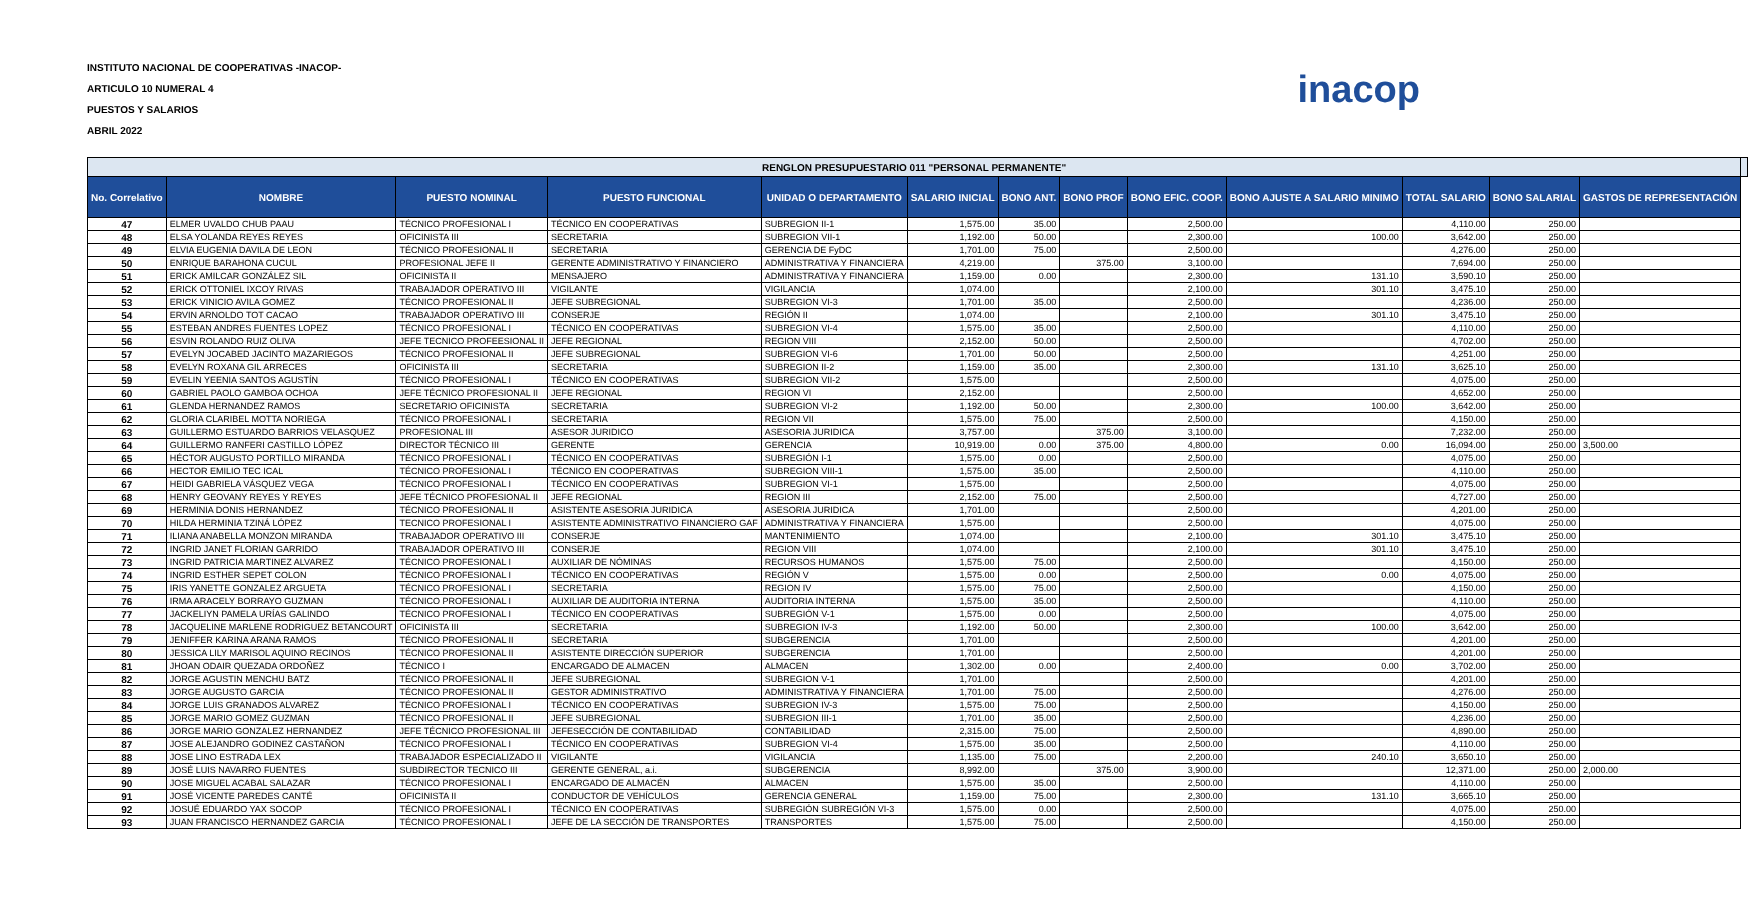INSTITUTO NACIONAL DE COOPERATIVAS -INACOP-
ARTICULO 10 NUMERAL 4
PUESTOS Y SALARIOS
ABRIL 2022
inacop
| RENGLON PRESUPUESTARIO 011 "PERSONAL PERMANENTE" | | | | | | | | | | | | | |
| --- | --- | --- | --- | --- | --- | --- | --- | --- | --- | --- | --- | --- | --- |
| No. Correlativo | NOMBRE | PUESTO NOMINAL | PUESTO FUNCIONAL | UNIDAD O DEPARTAMENTO | SALARIO INICIAL | BONO ANT. | BONO PROF | BONO EFIC. COOP. | BONO AJUSTE A SALARIO MINIMO | TOTAL SALARIO | BONO SALARIAL | GASTOS DE REPRESENTACIÓN | |
| 47 | ELMER UVALDO CHUB PAAU | TÉCNICO PROFESIONAL I | TÉCNICO EN COOPERATIVAS | SUBREGION II-1 | 1,575.00 | 35.00 | | 2,500.00 | | 4,110.00 | 250.00 | | |
| 48 | ELSA YOLANDA REYES REYES | OFICINISTA III | SECRETARIA | SUBREGION VII-1 | 1,192.00 | 50.00 | | 2,300.00 | 100.00 | 3,642.00 | 250.00 | | |
| 49 | ELVIA EUGENIA DAVILA DE LEON | TÉCNICO PROFESIONAL II | SECRETARIA | GERENCIA DE FyDC | 1,701.00 | 75.00 | | 2,500.00 | | 4,276.00 | 250.00 | | |
| 50 | ENRIQUE BARAHONA CUCUL | PROFESIONAL JEFE II | GERENTE ADMINISTRATIVO Y FINANCIERO | ADMINISTRATIVA Y FINANCIERA | 4,219.00 | | 375.00 | 3,100.00 | | 7,694.00 | 250.00 | | |
| 51 | ERICK AMILCAR GONZÁLEZ SIL | OFICINISTA II | MENSAJERO | ADMINISTRATIVA Y FINANCIERA | 1,159.00 | 0.00 | | 2,300.00 | 131.10 | 3,590.10 | 250.00 | | |
| 52 | ERICK OTTONIEL IXCOY RIVAS | TRABAJADOR OPERATIVO III | VIGILANTE | VIGILANCIA | 1,074.00 | | | 2,100.00 | 301.10 | 3,475.10 | 250.00 | | |
| 53 | ERICK VINICIO AVILA GOMEZ | TÉCNICO PROFESIONAL II | JEFE SUBREGIONAL | SUBREGION VI-3 | 1,701.00 | 35.00 | | 2,500.00 | | 4,236.00 | 250.00 | | |
| 54 | ERVIN ARNOLDO TOT CACAO | TRABAJADOR OPERATIVO III | CONSERJE | REGIÓN II | 1,074.00 | | | 2,100.00 | 301.10 | 3,475.10 | 250.00 | | |
| 55 | ESTEBAN ANDRES FUENTES LOPEZ | TÉCNICO PROFESIONAL I | TÉCNICO EN COOPERATIVAS | SUBREGION VI-4 | 1,575.00 | 35.00 | | 2,500.00 | | 4,110.00 | 250.00 | | |
| 56 | ESVIN ROLANDO RUIZ OLIVA | JEFE TECNICO PROFEESIONAL II | JEFE REGIONAL | REGION VIII | 2,152.00 | 50.00 | | 2,500.00 | | 4,702.00 | 250.00 | | |
| 57 | EVELYN JOCABED JACINTO MAZARIEGOS | TÉCNICO PROFESIONAL II | JEFE SUBREGIONAL | SUBREGION VI-6 | 1,701.00 | 50.00 | | 2,500.00 | | 4,251.00 | 250.00 | | |
| 58 | EVELYN ROXANA GIL ARRECES | OFICINISTA III | SECRETARIA | SUBREGION II-2 | 1,159.00 | 35.00 | | 2,300.00 | 131.10 | 3,625.10 | 250.00 | | |
| 59 | EVELIN YEENIA SANTOS AGUSTÍN | TÉCNICO PROFESIONAL I | TÉCNICO EN COOPERATIVAS | SUBREGION VII-2 | 1,575.00 | | | 2,500.00 | | 4,075.00 | 250.00 | | |
| 60 | GABRIEL PAOLO GAMBOA OCHOA | JEFE TÉCNICO PROFESIONAL II | JEFE REGIONAL | REGION VI | 2,152.00 | | | 2,500.00 | | 4,652.00 | 250.00 | | |
| 61 | GLENDA HERNANDEZ RAMOS | SECRETARIO OFICINISTA | SECRETARIA | SUBREGION VI-2 | 1,192.00 | 50.00 | | 2,300.00 | 100.00 | 3,642.00 | 250.00 | | |
| 62 | GLORIA CLARIBEL MOTTA NORIEGA | TÉCNICO PROFESIONAL I | SECRETARIA | REGION VII | 1,575.00 | 75.00 | | 2,500.00 | | 4,150.00 | 250.00 | | |
| 63 | GUILLERMO ESTUARDO BARRIOS VELASQUEZ | PROFESIONAL III | ASESOR JURIDICO | ASESORIA JURIDICA | 3,757.00 | | 375.00 | 3,100.00 | | 7,232.00 | 250.00 | | |
| 64 | GUILLERMO RANFERI CASTILLO LÓPEZ | DIRECTOR TÉCNICO III | GERENTE | GERENCIA | 10,919.00 | 0.00 | 375.00 | 4,800.00 | 0.00 | 16,094.00 | 250.00 | 3,500.00 | |
| 65 | HÉCTOR AUGUSTO PORTILLO MIRANDA | TÉCNICO PROFESIONAL I | TÉCNICO EN COOPERATIVAS | SUBREGIÓN I-1 | 1,575.00 | 0.00 | | 2,500.00 | | 4,075.00 | 250.00 | | |
| 66 | HECTOR EMILIO TEC ICAL | TÉCNICO PROFESIONAL I | TÉCNICO EN COOPERATIVAS | SUBREGION VIII-1 | 1,575.00 | 35.00 | | 2,500.00 | | 4,110.00 | 250.00 | | |
| 67 | HEIDI GABRIELA VÁSQUEZ VEGA | TÉCNICO PROFESIONAL I | TÉCNICO EN COOPERATIVAS | SUBREGION VI-1 | 1,575.00 | | | 2,500.00 | | 4,075.00 | 250.00 | | |
| 68 | HENRY GEOVANY REYES Y REYES | JEFE TÉCNICO PROFESIONAL II | JEFE REGIONAL | REGION III | 2,152.00 | 75.00 | | 2,500.00 | | 4,727.00 | 250.00 | | |
| 69 | HERMINIA DONIS HERNANDEZ | TÉCNICO PROFESIONAL II | ASISTENTE ASESORIA JURIDICA | ASESORIA JURIDICA | 1,701.00 | | | 2,500.00 | | 4,201.00 | 250.00 | | |
| 70 | HILDA HERMINIA TZINÁ LÓPEZ | TECNICO PROFESIONAL I | ASISTENTE ADMINISTRATIVO FINANCIERO GAF | ADMINISTRATIVA Y FINANCIERA | 1,575.00 | | | 2,500.00 | | 4,075.00 | 250.00 | | |
| 71 | ILIANA ANABELLA MONZON MIRANDA | TRABAJADOR OPERATIVO III | CONSERJE | MANTENIMIENTO | 1,074.00 | | | 2,100.00 | 301.10 | 3,475.10 | 250.00 | | |
| 72 | INGRID JANET FLORIAN GARRIDO | TRABAJADOR OPERATIVO III | CONSERJE | REGION VIII | 1,074.00 | | | 2,100.00 | 301.10 | 3,475.10 | 250.00 | | |
| 73 | INGRID PATRICIA MARTINEZ ALVAREZ | TÉCNICO PROFESIONAL I | AUXILIAR DE NÓMINAS | RECURSOS HUMANOS | 1,575.00 | 75.00 | | 2,500.00 | | 4,150.00 | 250.00 | | |
| 74 | INGRID ESTHER SEPET COLON | TÉCNICO PROFESIONAL I | TÉCNICO EN COOPERATIVAS | REGIÓN V | 1,575.00 | 0.00 | | 2,500.00 | 0.00 | 4,075.00 | 250.00 | | |
| 75 | IRIS YANETTE GONZALEZ ARGUETA | TÉCNICO PROFESIONAL I | SECRETARIA | REGION IV | 1,575.00 | 75.00 | | 2,500.00 | | 4,150.00 | 250.00 | | |
| 76 | IRMA ARACELY BORRAYO GUZMAN | TÉCNICO PROFESIONAL I | AUXILIAR DE AUDITORIA INTERNA | AUDITORIA INTERNA | 1,575.00 | 35.00 | | 2,500.00 | | 4,110.00 | 250.00 | | |
| 77 | JACKELIYN PAMELA URÍAS GALINDO | TÉCNICO PROFESIONAL I | TÉCNICO EN COOPERATIVAS | SUBREGIÓN V-1 | 1,575.00 | 0.00 | | 2,500.00 | | 4,075.00 | 250.00 | | |
| 78 | JACQUELINE MARLENE RODRIGUEZ BETANCOURT | OFICINISTA III | SECRETARIA | SUBREGION IV-3 | 1,192.00 | 50.00 | | 2,300.00 | 100.00 | 3,642.00 | 250.00 | | |
| 79 | JENIFFER KARINA ARANA RAMOS | TÉCNICO PROFESIONAL II | SECRETARIA | SUBGERENCIA | 1,701.00 | | | 2,500.00 | | 4,201.00 | 250.00 | | |
| 80 | JESSICA LILY MARISOL AQUINO RECINOS | TÉCNICO PROFESIONAL II | ASISTENTE DIRECCIÓN SUPERIOR | SUBGERENCIA | 1,701.00 | | | 2,500.00 | | 4,201.00 | 250.00 | | |
| 81 | JHOAN ODAIR QUEZADA ORDOÑEZ | TÉCNICO I | ENCARGADO DE ALMACEN | ALMACEN | 1,302.00 | 0.00 | | 2,400.00 | 0.00 | 3,702.00 | 250.00 | | |
| 82 | JORGE AGUSTIN MENCHU BATZ | TÉCNICO PROFESIONAL II | JEFE SUBREGIONAL | SUBREGION V-1 | 1,701.00 | | | 2,500.00 | | 4,201.00 | 250.00 | | |
| 83 | JORGE AUGUSTO GARCIA | TÉCNICO PROFESIONAL II | GESTOR ADMINISTRATIVO | ADMINISTRATIVA Y FINANCIERA | 1,701.00 | 75.00 | | 2,500.00 | | 4,276.00 | 250.00 | | |
| 84 | JORGE LUIS GRANADOS ALVAREZ | TÉCNICO PROFESIONAL I | TÉCNICO EN COOPERATIVAS | SUBREGION IV-3 | 1,575.00 | 75.00 | | 2,500.00 | | 4,150.00 | 250.00 | | |
| 85 | JORGE MARIO GOMEZ GUZMAN | TÉCNICO PROFESIONAL II | JEFE SUBREGIONAL | SUBREGION III-1 | 1,701.00 | 35.00 | | 2,500.00 | | 4,236.00 | 250.00 | | |
| 86 | JORGE MARIO GONZALEZ HERNANDEZ | JEFE TÉCNICO PROFESIONAL III | JEFESECCIÓN DE CONTABILIDAD | CONTABILIDAD | 2,315.00 | 75.00 | | 2,500.00 | | 4,890.00 | 250.00 | | |
| 87 | JOSE ALEJANDRO GODINEZ CASTAÑON | TÉCNICO PROFESIONAL I | TÉCNICO EN COOPERATIVAS | SUBREGION VI-4 | 1,575.00 | 35.00 | | 2,500.00 | | 4,110.00 | 250.00 | | |
| 88 | JOSE LINO ESTRADA LEX | TRABAJADOR ESPECIALIZADO II | VIGILANTE | VIGILANCIA | 1,135.00 | 75.00 | | 2,200.00 | 240.10 | 3,650.10 | 250.00 | | |
| 89 | JOSÉ LUIS NAVARRO FUENTES | SUBDIRECTOR TECNICO III | GERENTE GENERAL, a.i. | SUBGERENCIA | 8,992.00 | | 375.00 | 3,900.00 | | 12,371.00 | 250.00 | 2,000.00 | |
| 90 | JOSE MIGUEL ACABAL SALAZAR | TÉCNICO PROFESIONAL I | ENCARGADO DE ALMACÉN | ALMACEN | 1,575.00 | 35.00 | | 2,500.00 | | 4,110.00 | 250.00 | | |
| 91 | JOSÉ VICENTE PAREDES CANTÉ | OFICINISTA II | CONDUCTOR DE VEHÍCULOS | GERENCIA GENERAL | 1,159.00 | 75.00 | | 2,300.00 | 131.10 | 3,665.10 | 250.00 | | |
| 92 | JOSUÉ EDUARDO YAX SOCOP | TÉCNICO PROFESIONAL I | TÉCNICO EN COOPERATIVAS | SUBREGIÓN SUBREGIÓN VI-3 | 1,575.00 | 0.00 | | 2,500.00 | | 4,075.00 | 250.00 | | |
| 93 | JUAN FRANCISCO HERNANDEZ GARCIA | TÉCNICO PROFESIONAL I | JEFE DE LA SECCIÓN DE TRANSPORTES | TRANSPORTES | 1,575.00 | 75.00 | | 2,500.00 | | 4,150.00 | 250.00 | | |